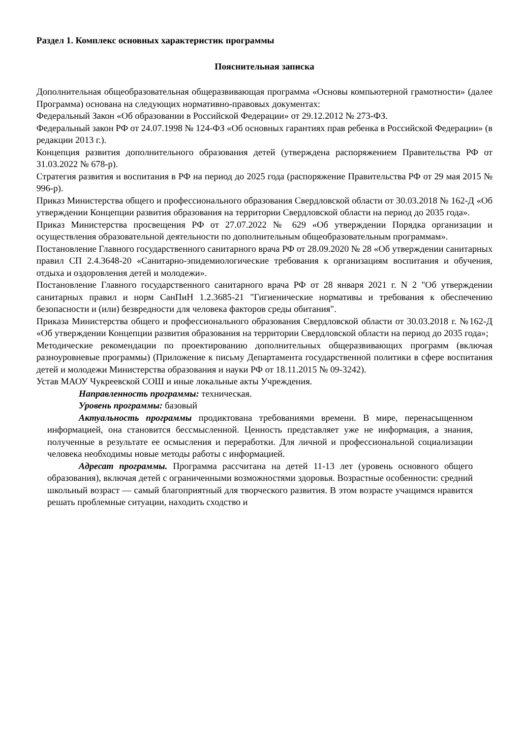Раздел 1. Комплекс основных характеристик программы
Пояснительная записка
Дополнительная общеобразовательная общеразвивающая программа «Основы компьютерной грамотности» (далее Программа) основана на следующих нормативно-правовых документах:
Федеральный Закон «Об образовании в Российской Федерации» от 29.12.2012 № 273-ФЗ.
Федеральный закон РФ от 24.07.1998 № 124-ФЗ «Об основных гарантиях прав ребенка в Российской Федерации» (в редакции 2013 г.).
Концепция развития дополнительного образования детей (утверждена распоряжением Правительства РФ от 31.03.2022 № 678-р).
Стратегия развития и воспитания в РФ на период до 2025 года (распоряжение Правительства РФ от 29 мая 2015 № 996-р).
Приказ Министерства общего и профессионального образования Свердловской области от 30.03.2018 № 162-Д «Об утверждении Концепции развития образования на территории Свердловской области на период до 2035 года».
Приказ Министерства просвещения РФ от 27.07.2022 № 629 «Об утверждении Порядка организации и осуществления образовательной деятельности по дополнительным общеобразовательным программам».
Постановление Главного государственного санитарного врача РФ от 28.09.2020 № 28 «Об утверждении санитарных правил СП 2.4.3648-20 «Санитарно-эпидемиологические требования к организациям воспитания и обучения, отдыха и оздоровления детей и молодежи».
Постановление Главного государственного санитарного врача РФ от 28 января 2021 г. N 2 "Об утверждении санитарных правил и норм СанПиН 1.2.3685-21 "Гигиенические нормативы и требования к обеспечению безопасности и (или) безвредности для человека факторов среды обитания".
Приказа Министерства общего и профессионального образования Свердловской области от 30.03.2018 г. №162-Д «Об утверждении Концепции развития образования на территории Свердловской области на период до 2035 года»;
Методические рекомендации по проектированию дополнительных общеразвивающих программ (включая разноуровневые программы) (Приложение к письму Департамента государственной политики в сфере воспитания детей и молодежи Министерства образования и науки РФ от 18.11.2015 № 09-3242).
Устав МАОУ Чукреевской СОШ и иные локальные акты Учреждения.
Направленность программы: техническая.
Уровень программы: базовый
Актуальность программы продиктована требованиями времени. В мире, перенасыщенном информацией, она становится бессмысленной. Ценность представляет уже не информация, а знания, полученные в результате ее осмысления и переработки. Для личной и профессиональной социализации человека необходимы новые методы работы с информацией.
Адресат программы. Программа рассчитана на детей 11-13 лет (уровень основного общего образования), включая детей с ограниченными возможностями здоровья. Возрастные особенности: средний школьный возраст — самый благоприятный для творческого развития. В этом возрасте учащимся нравится решать проблемные ситуации, находить сходство и